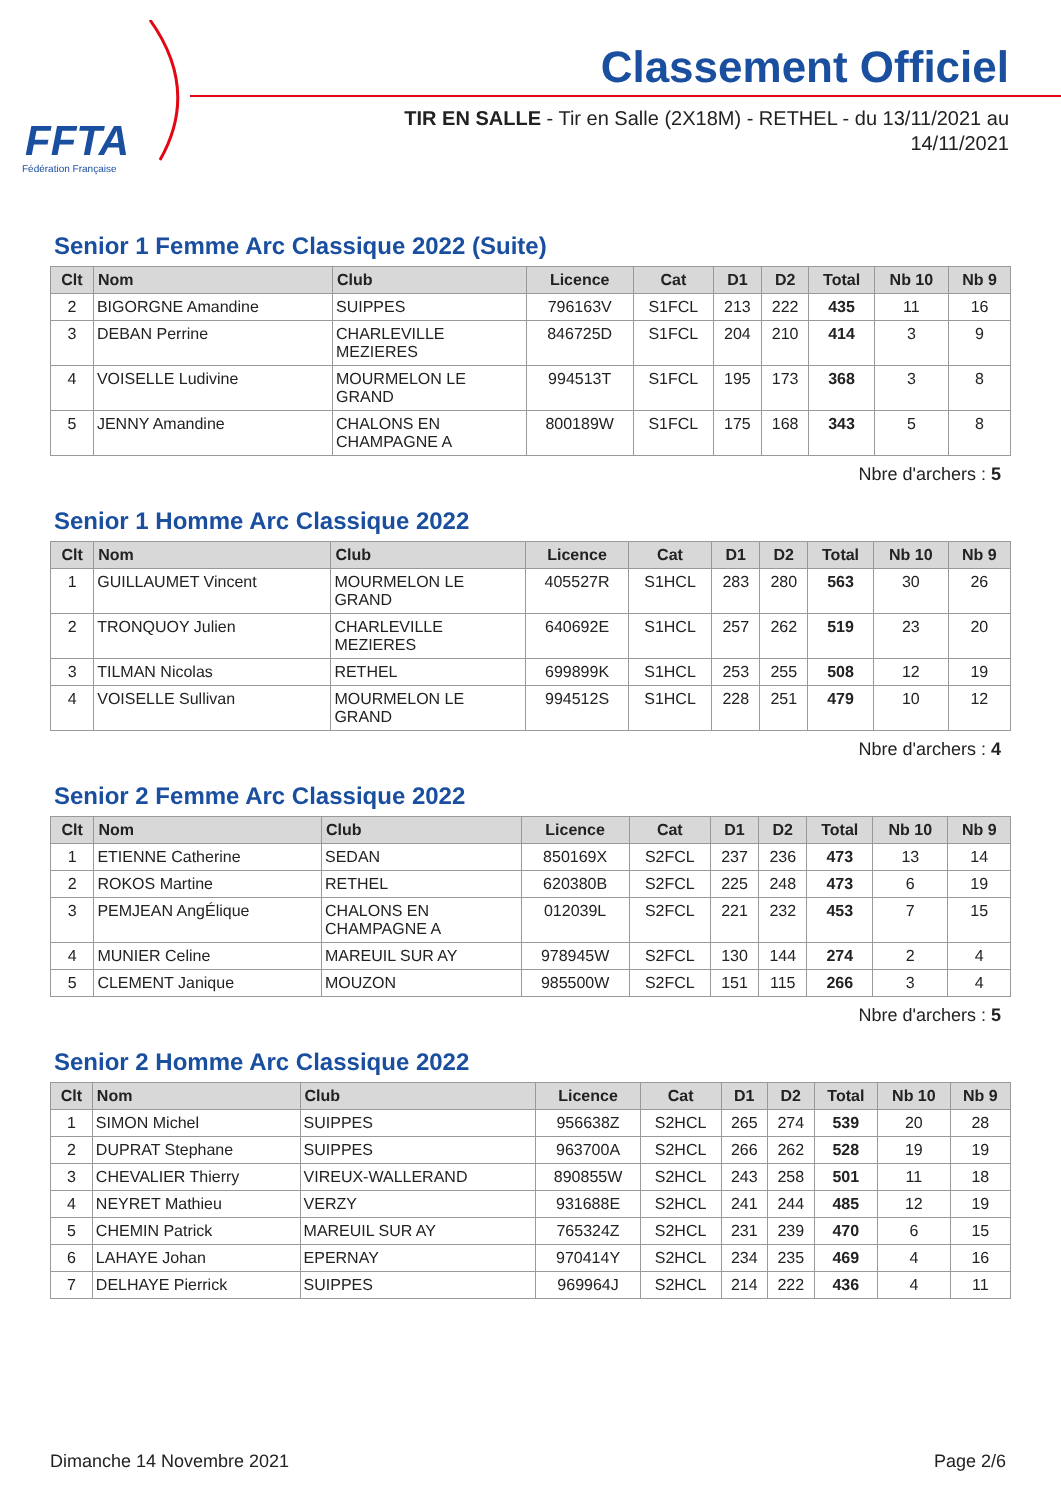FFTA
Fédération Française
Classement Officiel
TIR EN SALLE - Tir en Salle (2X18M) - RETHEL - du 13/11/2021 au 14/11/2021
Senior 1 Femme Arc Classique 2022 (Suite)
| Clt | Nom | Club | Licence | Cat | D1 | D2 | Total | Nb 10 | Nb 9 |
| --- | --- | --- | --- | --- | --- | --- | --- | --- | --- |
| 2 | BIGORGNE Amandine | SUIPPES | 796163V | S1FCL | 213 | 222 | 435 | 11 | 16 |
| 3 | DEBAN Perrine | CHARLEVILLE MEZIERES | 846725D | S1FCL | 204 | 210 | 414 | 3 | 9 |
| 4 | VOISELLE Ludivine | MOURMELON LE GRAND | 994513T | S1FCL | 195 | 173 | 368 | 3 | 8 |
| 5 | JENNY Amandine | CHALONS EN CHAMPAGNE A | 800189W | S1FCL | 175 | 168 | 343 | 5 | 8 |
Nbre d'archers : 5
Senior 1 Homme Arc Classique 2022
| Clt | Nom | Club | Licence | Cat | D1 | D2 | Total | Nb 10 | Nb 9 |
| --- | --- | --- | --- | --- | --- | --- | --- | --- | --- |
| 1 | GUILLAUMET Vincent | MOURMELON LE GRAND | 405527R | S1HCL | 283 | 280 | 563 | 30 | 26 |
| 2 | TRONQUOY Julien | CHARLEVILLE MEZIERES | 640692E | S1HCL | 257 | 262 | 519 | 23 | 20 |
| 3 | TILMAN Nicolas | RETHEL | 699899K | S1HCL | 253 | 255 | 508 | 12 | 19 |
| 4 | VOISELLE Sullivan | MOURMELON LE GRAND | 994512S | S1HCL | 228 | 251 | 479 | 10 | 12 |
Nbre d'archers : 4
Senior 2 Femme Arc Classique 2022
| Clt | Nom | Club | Licence | Cat | D1 | D2 | Total | Nb 10 | Nb 9 |
| --- | --- | --- | --- | --- | --- | --- | --- | --- | --- |
| 1 | ETIENNE Catherine | SEDAN | 850169X | S2FCL | 237 | 236 | 473 | 13 | 14 |
| 2 | ROKOS Martine | RETHEL | 620380B | S2FCL | 225 | 248 | 473 | 6 | 19 |
| 3 | PEMJEAN AngÉlique | CHALONS EN CHAMPAGNE A | 012039L | S2FCL | 221 | 232 | 453 | 7 | 15 |
| 4 | MUNIER Celine | MAREUIL SUR AY | 978945W | S2FCL | 130 | 144 | 274 | 2 | 4 |
| 5 | CLEMENT Janique | MOUZON | 985500W | S2FCL | 151 | 115 | 266 | 3 | 4 |
Nbre d'archers : 5
Senior 2 Homme Arc Classique 2022
| Clt | Nom | Club | Licence | Cat | D1 | D2 | Total | Nb 10 | Nb 9 |
| --- | --- | --- | --- | --- | --- | --- | --- | --- | --- |
| 1 | SIMON Michel | SUIPPES | 956638Z | S2HCL | 265 | 274 | 539 | 20 | 28 |
| 2 | DUPRAT Stephane | SUIPPES | 963700A | S2HCL | 266 | 262 | 528 | 19 | 19 |
| 3 | CHEVALIER Thierry | VIREUX-WALLERAND | 890855W | S2HCL | 243 | 258 | 501 | 11 | 18 |
| 4 | NEYRET Mathieu | VERZY | 931688E | S2HCL | 241 | 244 | 485 | 12 | 19 |
| 5 | CHEMIN Patrick | MAREUIL SUR AY | 765324Z | S2HCL | 231 | 239 | 470 | 6 | 15 |
| 6 | LAHAYE Johan | EPERNAY | 970414Y | S2HCL | 234 | 235 | 469 | 4 | 16 |
| 7 | DELHAYE Pierrick | SUIPPES | 969964J | S2HCL | 214 | 222 | 436 | 4 | 11 |
Dimanche 14 Novembre 2021 Page 2/6